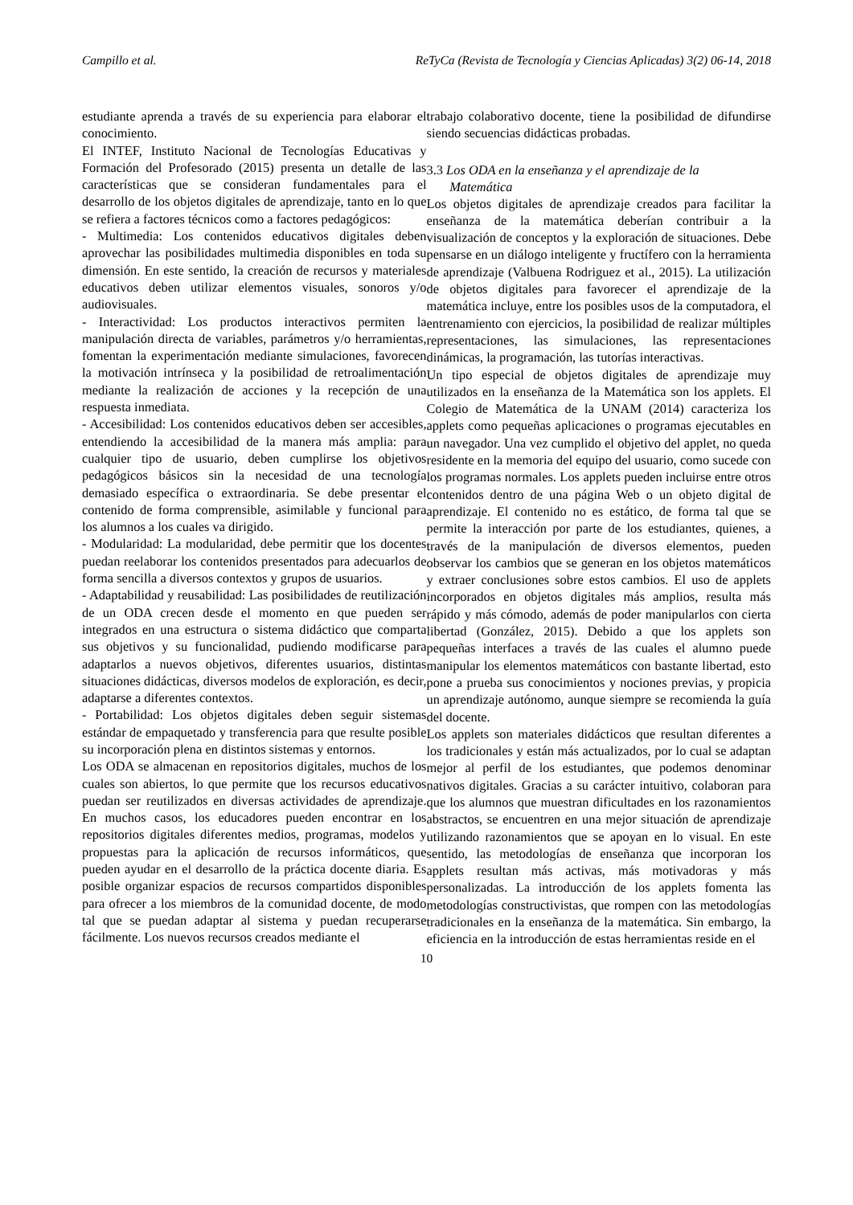Campillo et al. ReTyCa (Revista de Tecnología y Ciencias Aplicadas) 3(2) 06-14, 2018
estudiante aprenda a través de su experiencia para elaborar el conocimiento.
El INTEF, Instituto Nacional de Tecnologías Educativas y Formación del Profesorado (2015) presenta un detalle de las características que se consideran fundamentales para el desarrollo de los objetos digitales de aprendizaje, tanto en lo que se refiera a factores técnicos como a factores pedagógicos:
- Multimedia: Los contenidos educativos digitales deben aprovechar las posibilidades multimedia disponibles en toda su dimensión. En este sentido, la creación de recursos y materiales educativos deben utilizar elementos visuales, sonoros y/o audiovisuales.
- Interactividad: Los productos interactivos permiten la manipulación directa de variables, parámetros y/o herramientas, fomentan la experimentación mediante simulaciones, favorecen la motivación intrínseca y la posibilidad de retroalimentación mediante la realización de acciones y la recepción de una respuesta inmediata.
- Accesibilidad: Los contenidos educativos deben ser accesibles, entendiendo la accesibilidad de la manera más amplia: para cualquier tipo de usuario, deben cumplirse los objetivos pedagógicos básicos sin la necesidad de una tecnología demasiado específica o extraordinaria. Se debe presentar el contenido de forma comprensible, asimilable y funcional para los alumnos a los cuales va dirigido.
- Modularidad: La modularidad, debe permitir que los docentes puedan reelaborar los contenidos presentados para adecuarlos de forma sencilla a diversos contextos y grupos de usuarios.
- Adaptabilidad y reusabilidad: Las posibilidades de reutilización de un ODA crecen desde el momento en que pueden ser integrados en una estructura o sistema didáctico que comparta sus objetivos y su funcionalidad, pudiendo modificarse para adaptarlos a nuevos objetivos, diferentes usuarios, distintas situaciones didácticas, diversos modelos de exploración, es decir, adaptarse a diferentes contextos.
- Portabilidad: Los objetos digitales deben seguir sistemas estándar de empaquetado y transferencia para que resulte posible su incorporación plena en distintos sistemas y entornos.
Los ODA se almacenan en repositorios digitales, muchos de los cuales son abiertos, lo que permite que los recursos educativos puedan ser reutilizados en diversas actividades de aprendizaje. En muchos casos, los educadores pueden encontrar en los repositorios digitales diferentes medios, programas, modelos y propuestas para la aplicación de recursos informáticos, que pueden ayudar en el desarrollo de la práctica docente diaria. Es posible organizar espacios de recursos compartidos disponibles para ofrecer a los miembros de la comunidad docente, de modo tal que se puedan adaptar al sistema y puedan recuperarse fácilmente. Los nuevos recursos creados mediante el
trabajo colaborativo docente, tiene la posibilidad de difundirse siendo secuencias didácticas probadas.
3.3 Los ODA en la enseñanza y el aprendizaje de la
Matemática
Los objetos digitales de aprendizaje creados para facilitar la enseñanza de la matemática deberían contribuir a la visualización de conceptos y la exploración de situaciones. Debe pensarse en un diálogo inteligente y fructífero con la herramienta de aprendizaje (Valbuena Rodriguez et al., 2015). La utilización de objetos digitales para favorecer el aprendizaje de la matemática incluye, entre los posibles usos de la computadora, el entrenamiento con ejercicios, la posibilidad de realizar múltiples representaciones, las simulaciones, las representaciones dinámicas, la programación, las tutorías interactivas.
Un tipo especial de objetos digitales de aprendizaje muy utilizados en la enseñanza de la Matemática son los applets. El Colegio de Matemática de la UNAM (2014) caracteriza los applets como pequeñas aplicaciones o programas ejecutables en un navegador. Una vez cumplido el objetivo del applet, no queda residente en la memoria del equipo del usuario, como sucede con los programas normales. Los applets pueden incluirse entre otros contenidos dentro de una página Web o un objeto digital de aprendizaje. El contenido no es estático, de forma tal que se permite la interacción por parte de los estudiantes, quienes, a través de la manipulación de diversos elementos, pueden observar los cambios que se generan en los objetos matemáticos y extraer conclusiones sobre estos cambios. El uso de applets incorporados en objetos digitales más amplios, resulta más rápido y más cómodo, además de poder manipularlos con cierta libertad (González, 2015). Debido a que los applets son pequeñas interfaces a través de las cuales el alumno puede manipular los elementos matemáticos con bastante libertad, esto pone a prueba sus conocimientos y nociones previas, y propicia un aprendizaje autónomo, aunque siempre se recomienda la guía del docente.
Los applets son materiales didácticos que resultan diferentes a los tradicionales y están más actualizados, por lo cual se adaptan mejor al perfil de los estudiantes, que podemos denominar nativos digitales. Gracias a su carácter intuitivo, colaboran para que los alumnos que muestran dificultades en los razonamientos abstractos, se encuentren en una mejor situación de aprendizaje utilizando razonamientos que se apoyan en lo visual. En este sentido, las metodologías de enseñanza que incorporan los applets resultan más activas, más motivadoras y más personalizadas. La introducción de los applets fomenta las metodologías constructivistas, que rompen con las metodologías tradicionales en la enseñanza de la matemática. Sin embargo, la eficiencia en la introducción de estas herramientas reside en el
10